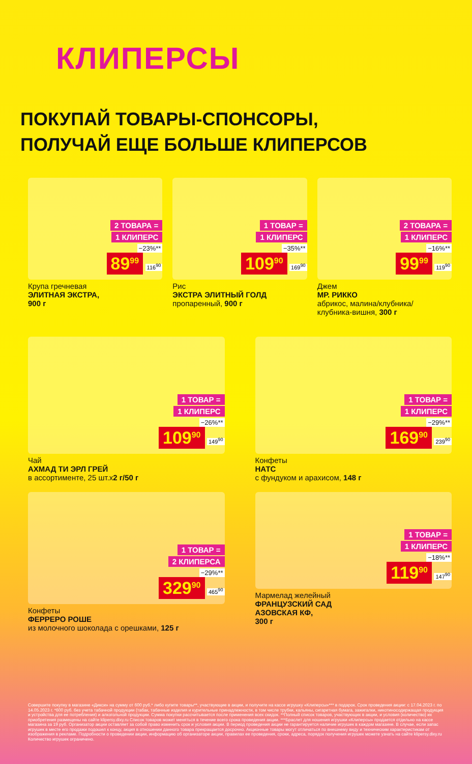КЛИПЕРСЫ
ПОКУПАЙ ТОВАРЫ-СПОНСОРЫ,
ПОЛУЧАЙ ЕЩЕ БОЛЬШЕ КЛИПЕРСОВ
2 ТОВАРА =
1 КЛИПЕРС
−23%**
89<sup>99</sup> 116<sup>90</sup>
Крупа гречневая
ЭЛИТНАЯ ЭКСТРА,
900 г
1 ТОВАР =
1 КЛИПЕРС
−35%**
109<sup>90</sup> 169<sup>90</sup>
Рис
ЭКСТРА ЭЛИТНЫЙ ГОЛД
пропаренный, 900 г
2 ТОВАРА =
1 КЛИПЕРС
−16%**
99<sup>99</sup> 119<sup>90</sup>
Джем
МР. РИККО
абрикос, малина/клубника/
клубника-вишня, 300 г
1 ТОВАР =
1 КЛИПЕРС
−26%**
109<sup>90</sup> 149<sup>90</sup>
Чай
АХМАД ТИ ЭРЛ ГРЕЙ
в ассортименте, 25 шт.х2 г/50 г
1 ТОВАР =
1 КЛИПЕРС
−29%**
169<sup>90</sup> 239<sup>90</sup>
Конфеты
НАТС
с фундуком и арахисом, 148 г
1 ТОВАР =
2 КЛИПЕРСА
−29%**
329<sup>90</sup> 465<sup>90</sup>
Конфеты
ФЕРРЕРО РОШЕ
из молочного шоколада с орешками, 125 г
1 ТОВАР =
1 КЛИПЕРС
−18%**
119<sup>90</sup> 147<sup>90</sup>
Мармелад желейный
ФРАНЦУЗСКИЙ САД
АЗОВСКАЯ КФ,
300 г
Совершите покупку в магазине «Дикси» на сумму от 600 руб.* либо купите товары**, участвующие в акции, и получите на кассе игрушку «Клиперсы»*** в подарок. Срок проведения акции: с 17.04.2023 г. по 14.05.2023 г. *600 руб. без учета табачной продукции (табак, табачные изделия и курительные принадлежности, в том числе трубки, кальяны, сигаретная бумага, зажигалки, никотиносодержащая продукция и устройства для ее потребления) и алкогольной продукции. Сумма покупки рассчитывается после применения всех скидок. **Полный список товаров, участвующих в акции, и условия (количество) их приобретения размещены на сайте klipersy.dixy.ru Список товаров может меняться в течение всего срока проведения акции. ***Браслет для ношения игрушки «Клиперсы» продается отдельно на кассе магазина за 19 руб. Организатор акции оставляет за собой право изменить срок и условия акции. В период проведения акции не гарантируется наличие игрушек в каждом магазине. В случае, если запас игрушек в месте его продажи подошел к концу, акция в отношении данного товара прекращается досрочно. Акционные товары могут отличаться по внешнему виду и техническим характеристикам от изображения в рекламе. Подробности о проведении акции, информацию об организаторе акции, правилах ее проведения, сроки, адреса, порядок получения игрушек можете узнать на сайте klipersy.dixy.ru Количество игрушек ограничено.